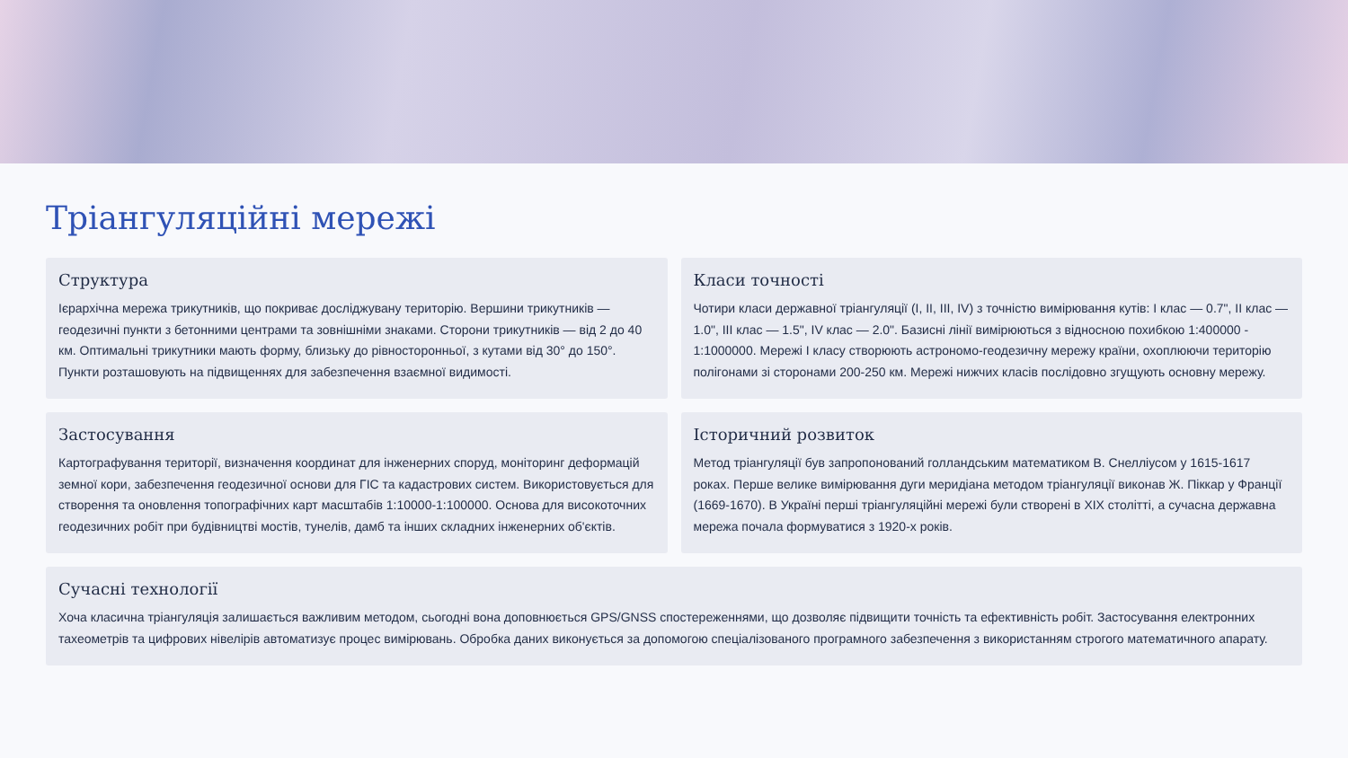Тріангуляційні мережі
Структура
Ієрархічна мережа трикутників, що покриває досліджувану територію. Вершини трикутників — геодезичні пункти з бетонними центрами та зовнішніми знаками. Сторони трикутників — від 2 до 40 км. Оптимальні трикутники мають форму, близьку до рівносторонньої, з кутами від 30° до 150°. Пункти розташовують на підвищеннях для забезпечення взаємної видимості.
Класи точності
Чотири класи державної тріангуляції (I, II, III, IV) з точністю вимірювання кутів: I клас — 0.7", II клас — 1.0", III клас — 1.5", IV клас — 2.0". Базисні лінії вимірюються з відносною похибкою 1:400000 - 1:1000000. Мережі I класу створюють астрономо-геодезичну мережу країни, охоплюючи територію полігонами зі сторонами 200-250 км. Мережі нижчих класів послідовно згущують основну мережу.
Застосування
Картографування території, визначення координат для інженерних споруд, моніторинг деформацій земної кори, забезпечення геодезичної основи для ГІС та кадастрових систем. Використовується для створення та оновлення топографічних карт масштабів 1:10000-1:100000. Основа для високоточних геодезичних робіт при будівництві мостів, тунелів, дамб та інших складних інженерних об'єктів.
Історичний розвиток
Метод тріангуляції був запропонований голландським математиком В. Снелліусом у 1615-1617 роках. Перше велике вимірювання дуги меридіана методом тріангуляції виконав Ж. Піккар у Франції (1669-1670). В Україні перші тріангуляційні мережі були створені в XIX столітті, а сучасна державна мережа почала формуватися з 1920-х років.
Сучасні технології
Хоча класична тріангуляція залишається важливим методом, сьогодні вона доповнюється GPS/GNSS спостереженнями, що дозволяє підвищити точність та ефективність робіт. Застосування електронних тахеометрів та цифрових нівелірів автоматизує процес вимірювань. Обробка даних виконується за допомогою спеціалізованого програмного забезпечення з використанням строгого математичного апарату.